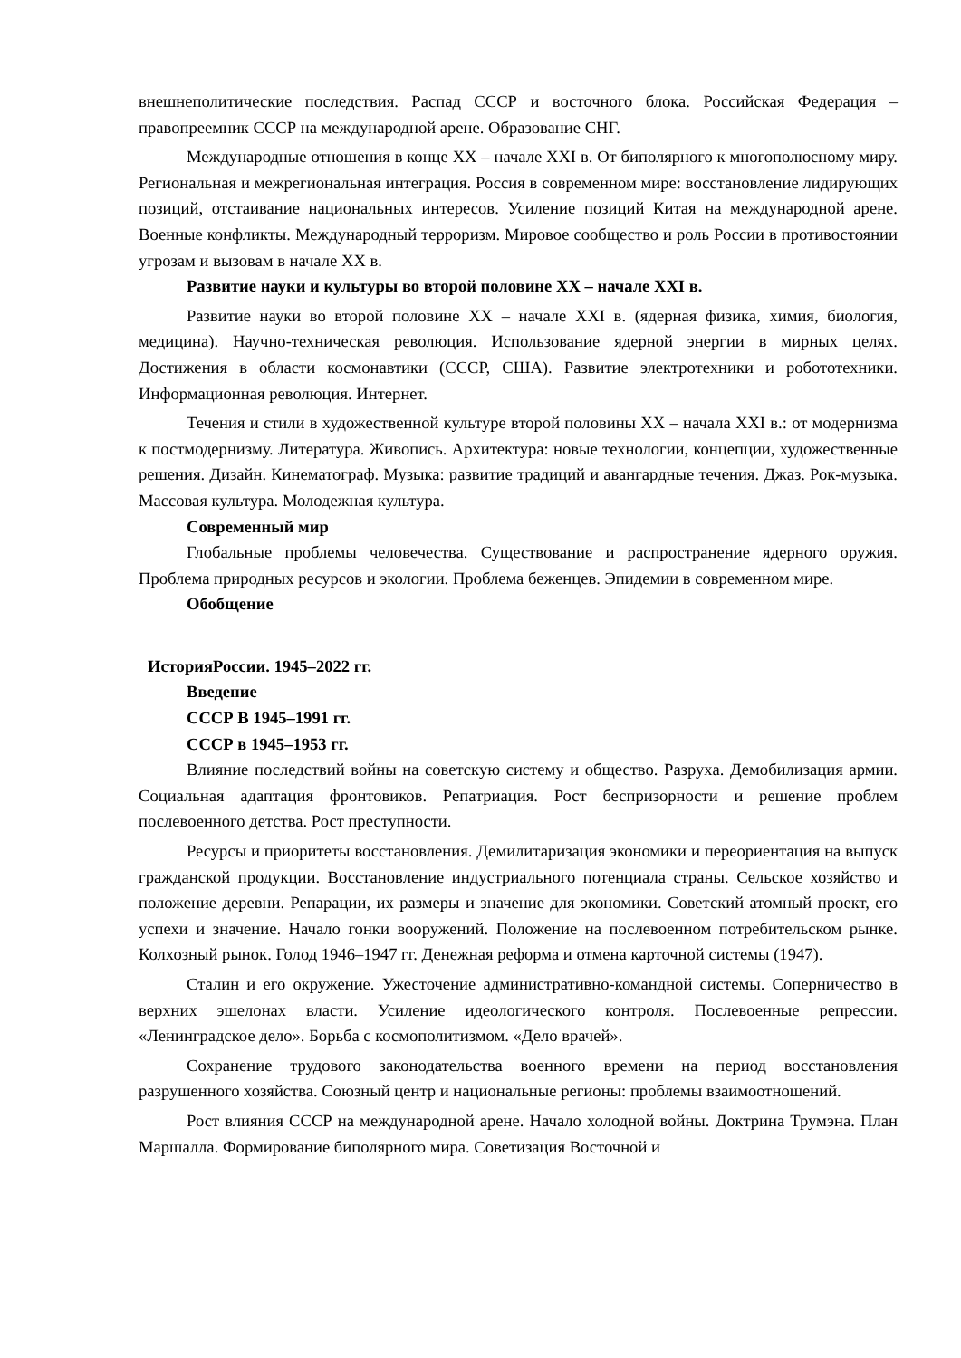внешнеполитические последствия. Распад СССР и восточного блока. Российская Федерация – правопреемник СССР на международной арене. Образование СНГ.
Международные отношения в конце XX – начале XXI в. От биполярного к многополюсному миру. Региональная и межрегиональная интеграция. Россия в современном мире: восстановление лидирующих позиций, отстаивание национальных интересов. Усиление позиций Китая на международной арене. Военные конфликты. Международный терроризм. Мировое сообщество и роль России в противостоянии угрозам и вызовам в начале XX в.
Развитие науки и культуры во второй половине XX – начале XXI в.
Развитие науки во второй половине XX – начале XXI в. (ядерная физика, химия, биология, медицина). Научно-техническая революция. Использование ядерной энергии в мирных целях. Достижения в области космонавтики (СССР, США). Развитие электротехники и робототехники. Информационная революция. Интернет.
Течения и стили в художественной культуре второй половины XX – начала XXI в.: от модернизма к постмодернизму. Литература. Живопись. Архитектура: новые технологии, концепции, художественные решения. Дизайн. Кинематограф. Музыка: развитие традиций и авангардные течения. Джаз. Рок-музыка. Массовая культура. Молодежная культура.
Современный мир
Глобальные проблемы человечества. Существование и распространение ядерного оружия. Проблема природных ресурсов и экологии. Проблема беженцев. Эпидемии в современном мире.
Обобщение
ИсторияРоссии. 1945–2022 гг.
Введение
СССР В 1945–1991 гг.
СССР в 1945–1953 гг.
Влияние последствий войны на советскую систему и общество. Разруха. Демобилизация армии. Социальная адаптация фронтовиков. Репатриация. Рост беспризорности и решение проблем послевоенного детства. Рост преступности.
Ресурсы и приоритеты восстановления. Демилитаризация экономики и переориентация на выпуск гражданской продукции. Восстановление индустриального потенциала страны. Сельское хозяйство и положение деревни. Репарации, их размеры и значение для экономики. Советский атомный проект, его успехи и значение. Начало гонки вооружений. Положение на послевоенном потребительском рынке. Колхозный рынок. Голод 1946–1947 гг. Денежная реформа и отмена карточной системы (1947).
Сталин и его окружение. Ужесточение административно-командной системы. Соперничество в верхних эшелонах власти. Усиление идеологического контроля. Послевоенные репрессии. «Ленинградское дело». Борьба с космополитизмом. «Дело врачей».
Сохранение трудового законодательства военного времени на период восстановления разрушенного хозяйства. Союзный центр и национальные регионы: проблемы взаимоотношений.
Рост влияния СССР на международной арене. Начало холодной войны. Доктрина Трумэна. План Маршалла. Формирование биполярного мира. Советизация Восточной и